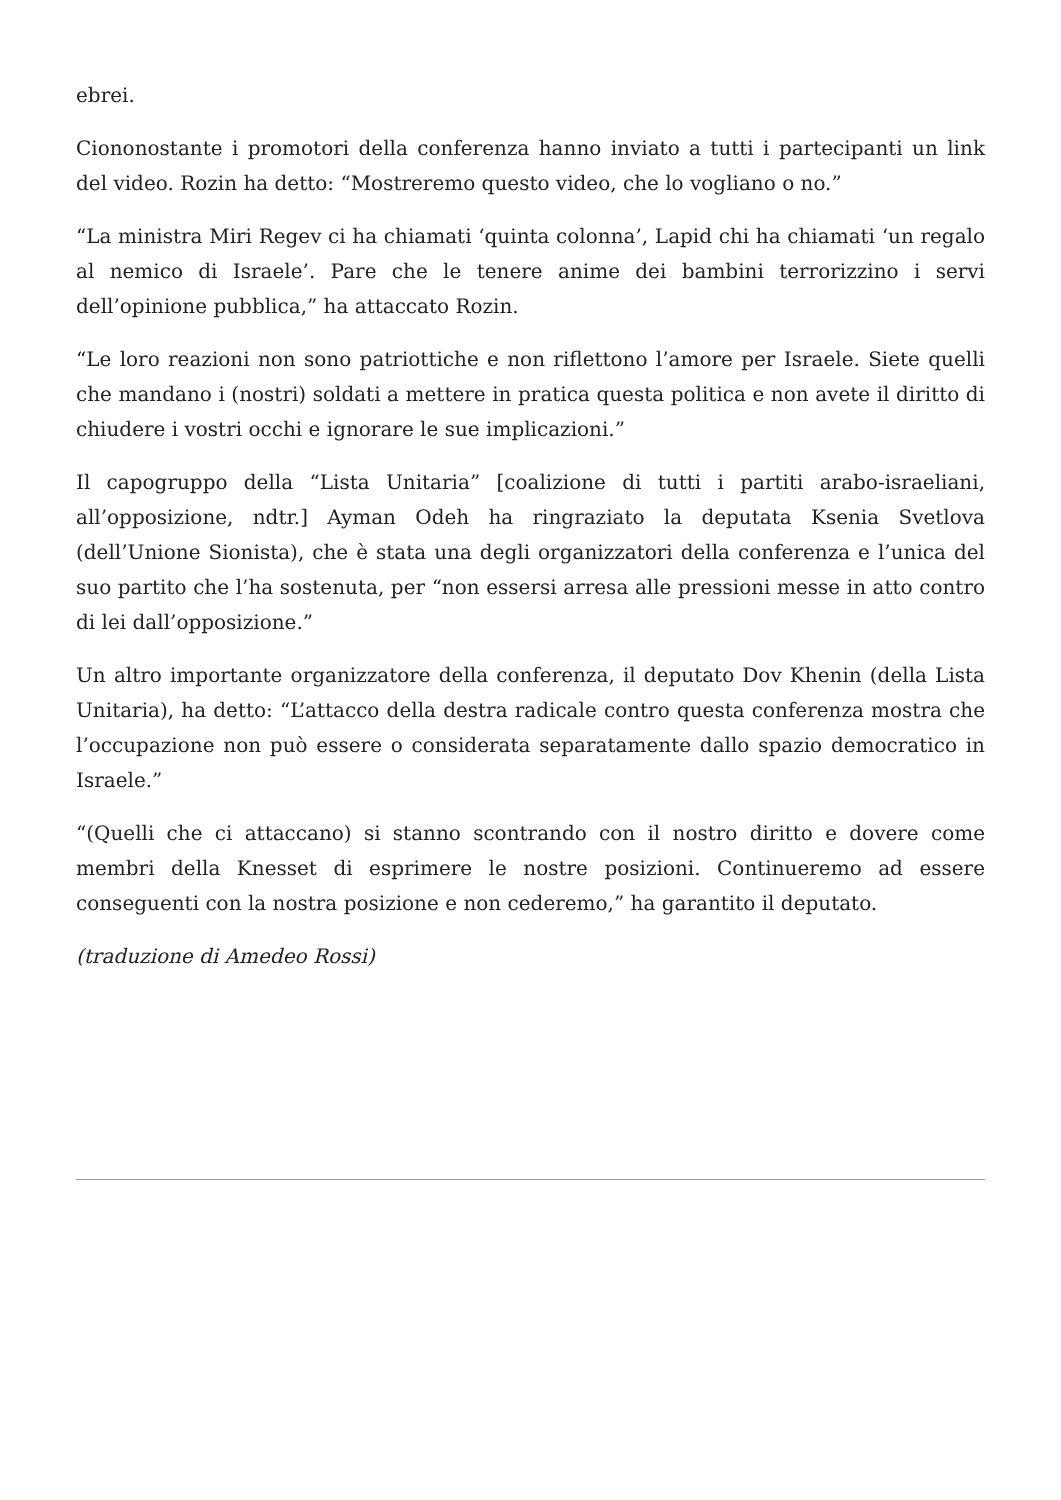ebrei.
Ciononostante i promotori della conferenza hanno inviato a tutti i partecipanti un link del video. Rozin ha detto: “Mostreremo questo video, che lo vogliano o no.”
“La ministra Miri Regev ci ha chiamati ‘quinta colonna’, Lapid chi ha chiamati ‘un regalo al nemico di Israele’. Pare che le tenere anime dei bambini terrorizzino i servi dell’opinione pubblica,” ha attaccato Rozin.
“Le loro reazioni non sono patriottiche e non riflettono l’amore per Israele. Siete quelli che mandano i (nostri) soldati a mettere in pratica questa politica e non avete il diritto di chiudere i vostri occhi e ignorare le sue implicazioni.”
Il capogruppo della “Lista Unitaria” [coalizione di tutti i partiti arabo-israeliani, all’opposizione, ndtr.] Ayman Odeh ha ringraziato la deputata Ksenia Svetlova (dell’Unione Sionista), che è stata una degli organizzatori della conferenza e l’unica del suo partito che l’ha sostenuta, per “non essersi arresa alle pressioni messe in atto contro di lei dall’opposizione.”
Un altro importante organizzatore della conferenza, il deputato Dov Khenin (della Lista Unitaria), ha detto: “L’attacco della destra radicale contro questa conferenza mostra che l’occupazione non può essere o considerata separatamente dallo spazio democratico in Israele.”
“(Quelli che ci attaccano) si stanno scontrando con il nostro diritto e dovere come membri della Knesset di esprimere le nostre posizioni. Continueremo ad essere conseguenti con la nostra posizione e non cederemo,” ha garantito il deputato.
(traduzione di Amedeo Rossi)